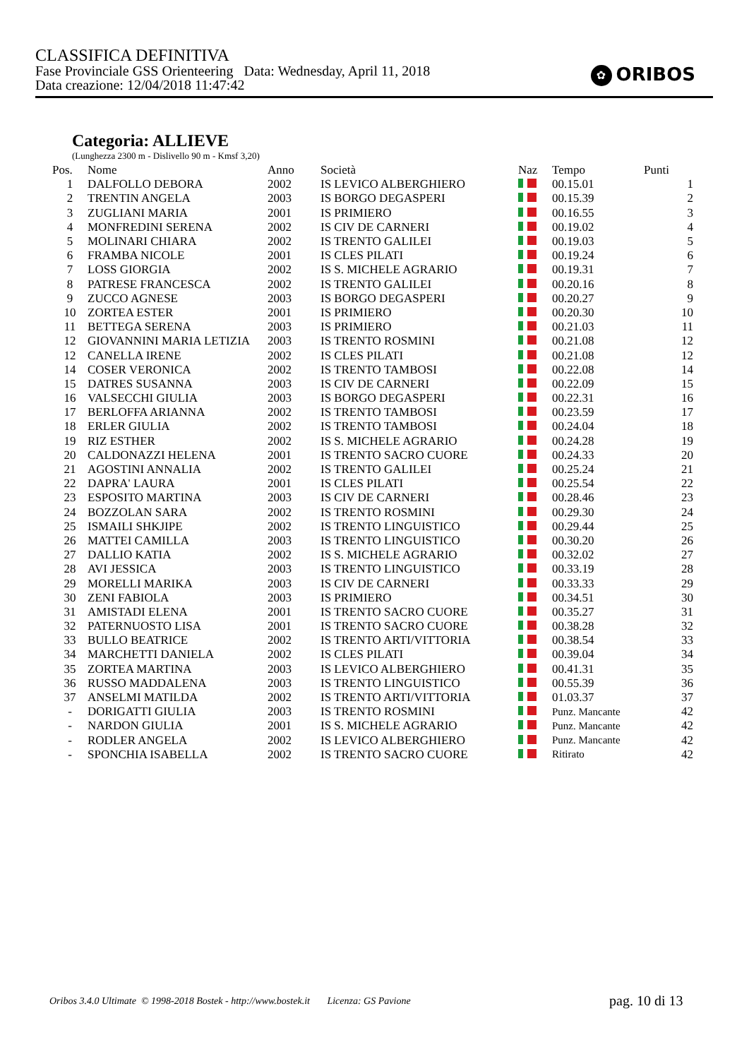CLASSIFICA DEFINITIVA
Fase Provinciale GSS Orienteering Data: Wednesday, April 11, 2018
Data creazione: 12/04/2018 11:47:42
✿ ORIBOS
Categoria: ALLIEVE
(Lunghezza 2300 m - Dislivello 90 m - Kmsf 3,20)
| Pos. | Nome | Anno | Società | Naz | Tempo | Punti |
| --- | --- | --- | --- | --- | --- | --- |
| 1 | DALFOLLO DEBORA | 2002 | IS LEVICO ALBERGHIERO | | 00.15.01 | 1 |
| 2 | TRENTIN ANGELA | 2003 | IS BORGO DEGASPERI | | 00.15.39 | 2 |
| 3 | ZUGLIANI MARIA | 2001 | IS PRIMIERO | | 00.16.55 | 3 |
| 4 | MONFREDINI SERENA | 2002 | IS CIV DE CARNERI | | 00.19.02 | 4 |
| 5 | MOLINARI CHIARA | 2002 | IS TRENTO GALILEI | | 00.19.03 | 5 |
| 6 | FRAMBA NICOLE | 2001 | IS CLES PILATI | | 00.19.24 | 6 |
| 7 | LOSS GIORGIA | 2002 | IS S. MICHELE AGRARIO | | 00.19.31 | 7 |
| 8 | PATRESE FRANCESCA | 2002 | IS TRENTO GALILEI | | 00.20.16 | 8 |
| 9 | ZUCCO AGNESE | 2003 | IS BORGO DEGASPERI | | 00.20.27 | 9 |
| 10 | ZORTEA ESTER | 2001 | IS PRIMIERO | | 00.20.30 | 10 |
| 11 | BETTEGA SERENA | 2003 | IS PRIMIERO | | 00.21.03 | 11 |
| 12 | GIOVANNINI MARIA LETIZIA | 2003 | IS TRENTO ROSMINI | | 00.21.08 | 12 |
| 12 | CANELLA IRENE | 2002 | IS CLES PILATI | | 00.21.08 | 12 |
| 14 | COSER VERONICA | 2002 | IS TRENTO TAMBOSI | | 00.22.08 | 14 |
| 15 | DATRES SUSANNA | 2003 | IS CIV DE CARNERI | | 00.22.09 | 15 |
| 16 | VALSECCHI GIULIA | 2003 | IS BORGO DEGASPERI | | 00.22.31 | 16 |
| 17 | BERLOFFA ARIANNA | 2002 | IS TRENTO TAMBOSI | | 00.23.59 | 17 |
| 18 | ERLER GIULIA | 2002 | IS TRENTO TAMBOSI | | 00.24.04 | 18 |
| 19 | RIZ ESTHER | 2002 | IS S. MICHELE AGRARIO | | 00.24.28 | 19 |
| 20 | CALDONAZZI HELENA | 2001 | IS TRENTO SACRO CUORE | | 00.24.33 | 20 |
| 21 | AGOSTINI ANNALIA | 2002 | IS TRENTO GALILEI | | 00.25.24 | 21 |
| 22 | DAPRA' LAURA | 2001 | IS CLES PILATI | | 00.25.54 | 22 |
| 23 | ESPOSITO MARTINA | 2003 | IS CIV DE CARNERI | | 00.28.46 | 23 |
| 24 | BOZZOLAN SARA | 2002 | IS TRENTO ROSMINI | | 00.29.30 | 24 |
| 25 | ISMAILI SHKJIPE | 2002 | IS TRENTO LINGUISTICO | | 00.29.44 | 25 |
| 26 | MATTEI CAMILLA | 2003 | IS TRENTO LINGUISTICO | | 00.30.20 | 26 |
| 27 | DALLIO KATIA | 2002 | IS S. MICHELE AGRARIO | | 00.32.02 | 27 |
| 28 | AVI JESSICA | 2003 | IS TRENTO LINGUISTICO | | 00.33.19 | 28 |
| 29 | MORELLI MARIKA | 2003 | IS CIV DE CARNERI | | 00.33.33 | 29 |
| 30 | ZENI FABIOLA | 2003 | IS PRIMIERO | | 00.34.51 | 30 |
| 31 | AMISTADI ELENA | 2001 | IS TRENTO SACRO CUORE | | 00.35.27 | 31 |
| 32 | PATERNUOSTO LISA | 2001 | IS TRENTO SACRO CUORE | | 00.38.28 | 32 |
| 33 | BULLO BEATRICE | 2002 | IS TRENTO ARTI/VITTORIA | | 00.38.54 | 33 |
| 34 | MARCHETTI DANIELA | 2002 | IS CLES PILATI | | 00.39.04 | 34 |
| 35 | ZORTEA MARTINA | 2003 | IS LEVICO ALBERGHIERO | | 00.41.31 | 35 |
| 36 | RUSSO MADDALENA | 2003 | IS TRENTO LINGUISTICO | | 00.55.39 | 36 |
| 37 | ANSELMI MATILDA | 2002 | IS TRENTO ARTI/VITTORIA | | 01.03.37 | 37 |
| - | DORIGATTI GIULIA | 2003 | IS TRENTO ROSMINI | | Punz. Mancante | 42 |
| - | NARDON GIULIA | 2001 | IS S. MICHELE AGRARIO | | Punz. Mancante | 42 |
| - | RODLER ANGELA | 2002 | IS LEVICO ALBERGHIERO | | Punz. Mancante | 42 |
| - | SPONCHIA ISABELLA | 2002 | IS TRENTO SACRO CUORE | | Ritirato | 42 |
Oribos 3.4.0 Ultimate © 1998-2018 Bostek - http://www.bostek.it Licenza: GS Pavione
pag. 10 di 13